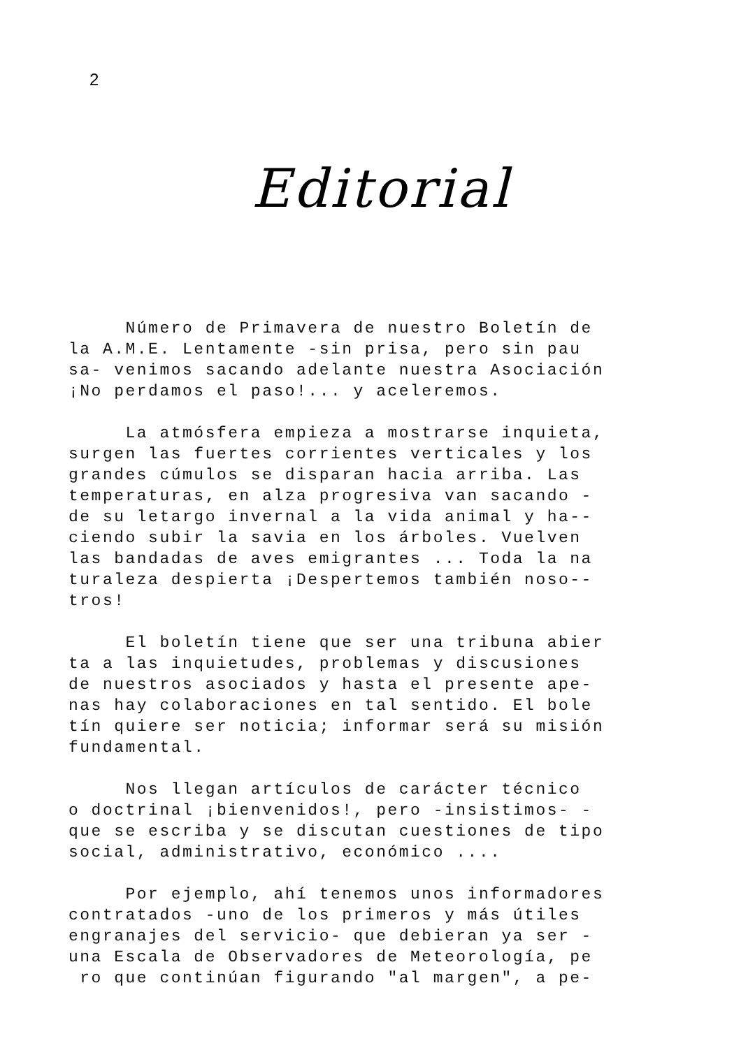2
Editorial
Número de Primavera de nuestro Boletín de
la A.M.E. Lentamente -sin prisa, pero sin pau
sa- venimos sacando adelante nuestra Asociación
¡No perdamos el paso!... y aceleremos.
La atmósfera empieza a mostrarse inquieta,
surgen las fuertes corrientes verticales y los
grandes cúmulos se disparan hacia arriba. Las
temperaturas, en alza progresiva van sacando -
de su letargo invernal a la vida animal y ha--
ciendo subir la savia en los árboles. Vuelven
las bandadas de aves emigrantes ... Toda la na
turaleza despierta ¡Despertemos también noso--
tros!
El boletín tiene que ser una tribuna abier
ta a las inquietudes, problemas y discusiones
de nuestros asociados y hasta el presente ape-
nas hay colaboraciones en tal sentido. El bole
tín quiere ser noticia; informar será su misión
fundamental.
Nos llegan artículos de carácter técnico
o doctrinal ¡bienvenidos!, pero -insistimos- -
que se escriba y se discutan cuestiones de tipo
social, administrativo, económico ....
Por ejemplo, ahí tenemos unos informadores
contratados -uno de los primeros y más útiles
engranajes del servicio- que debieran ya ser -
una Escala de Observadores de Meteorología, pe
ro que continúan figurando "al margen", a pe-